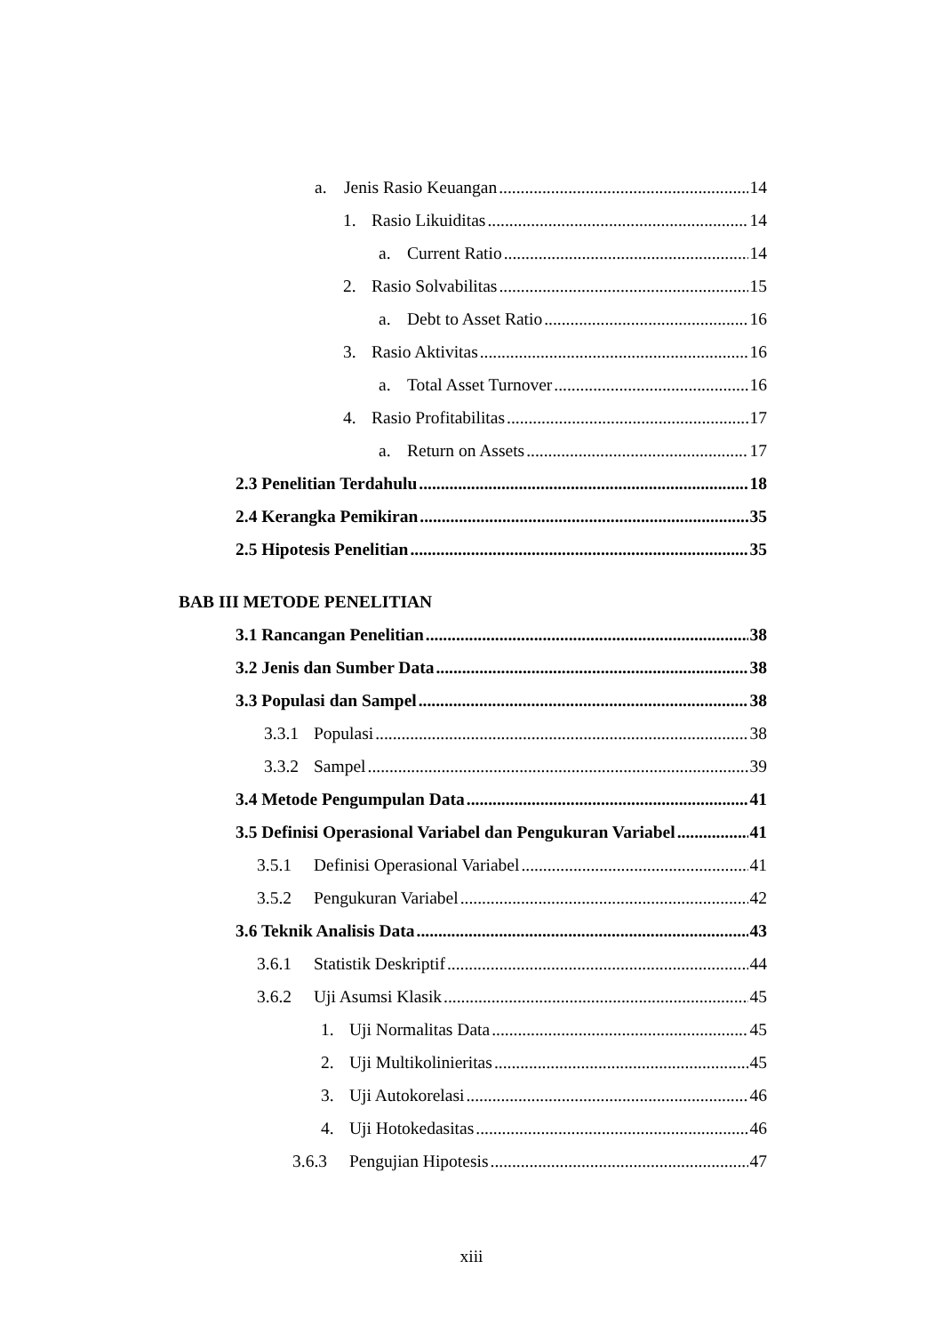a. Jenis Rasio Keuangan 14
1. Rasio Likuiditas 14
a. Current Ratio 14
2. Rasio Solvabilitas 15
a. Debt to Asset Ratio 16
3. Rasio Aktivitas 16
a. Total Asset Turnover 16
4. Rasio Profitabilitas 17
a. Return on Assets 17
2.3 Penelitian Terdahulu 18
2.4 Kerangka Pemikiran 35
2.5 Hipotesis Penelitian 35
BAB III METODE PENELITIAN
3.1 Rancangan Penelitian 38
3.2 Jenis dan Sumber Data 38
3.3 Populasi dan Sampel 38
3.3.1 Populasi 38
3.3.2 Sampel 39
3.4 Metode Pengumpulan Data 41
3.5 Definisi Operasional Variabel dan Pengukuran Variabel 41
3.5.1 Definisi Operasional Variabel 41
3.5.2 Pengukuran Variabel 42
3.6 Teknik Analisis Data 43
3.6.1 Statistik Deskriptif 44
3.6.2 Uji Asumsi Klasik 45
1. Uji Normalitas Data 45
2. Uji Multikolinieritas 45
3. Uji Autokorelasi 46
4. Uji Hotokedasitas 46
3.6.3 Pengujian Hipotesis 47
xiii